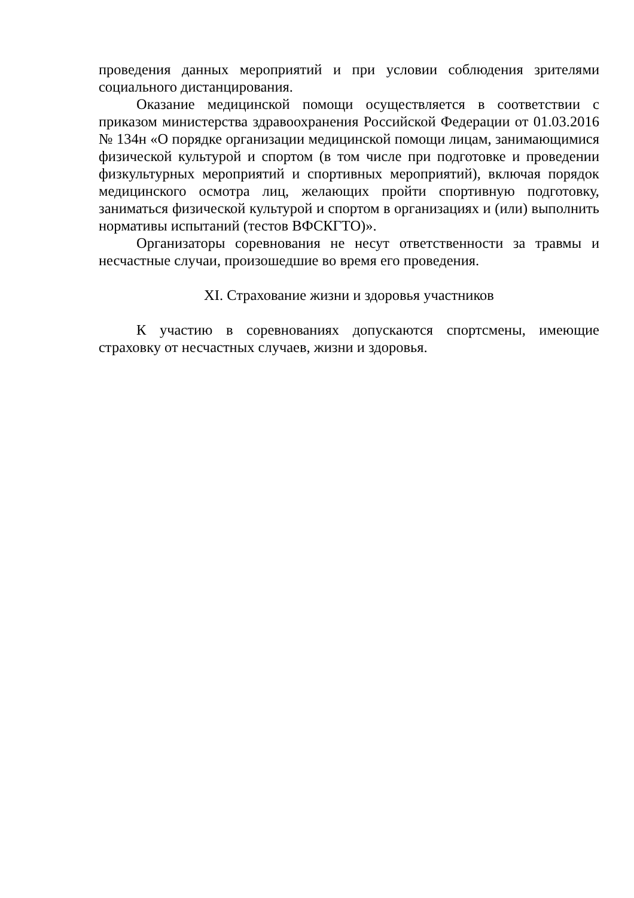проведения данных мероприятий и при условии соблюдения зрителями социального дистанцирования.
Оказание медицинской помощи осуществляется в соответствии с приказом министерства здравоохранения Российской Федерации от 01.03.2016 № 134н «О порядке организации медицинской помощи лицам, занимающимися физической культурой и спортом (в том числе при подготовке и проведении физкультурных мероприятий и спортивных мероприятий), включая порядок медицинского осмотра лиц, желающих пройти спортивную подготовку, заниматься физической культурой и спортом в организациях и (или) выполнить нормативы испытаний (тестов ВФСКГТО)».
Организаторы соревнования не несут ответственности за травмы и несчастные случаи, произошедшие во время его проведения.
XI. Страхование жизни и здоровья участников
К участию в соревнованиях допускаются спортсмены, имеющие страховку от несчастных случаев, жизни и здоровья.